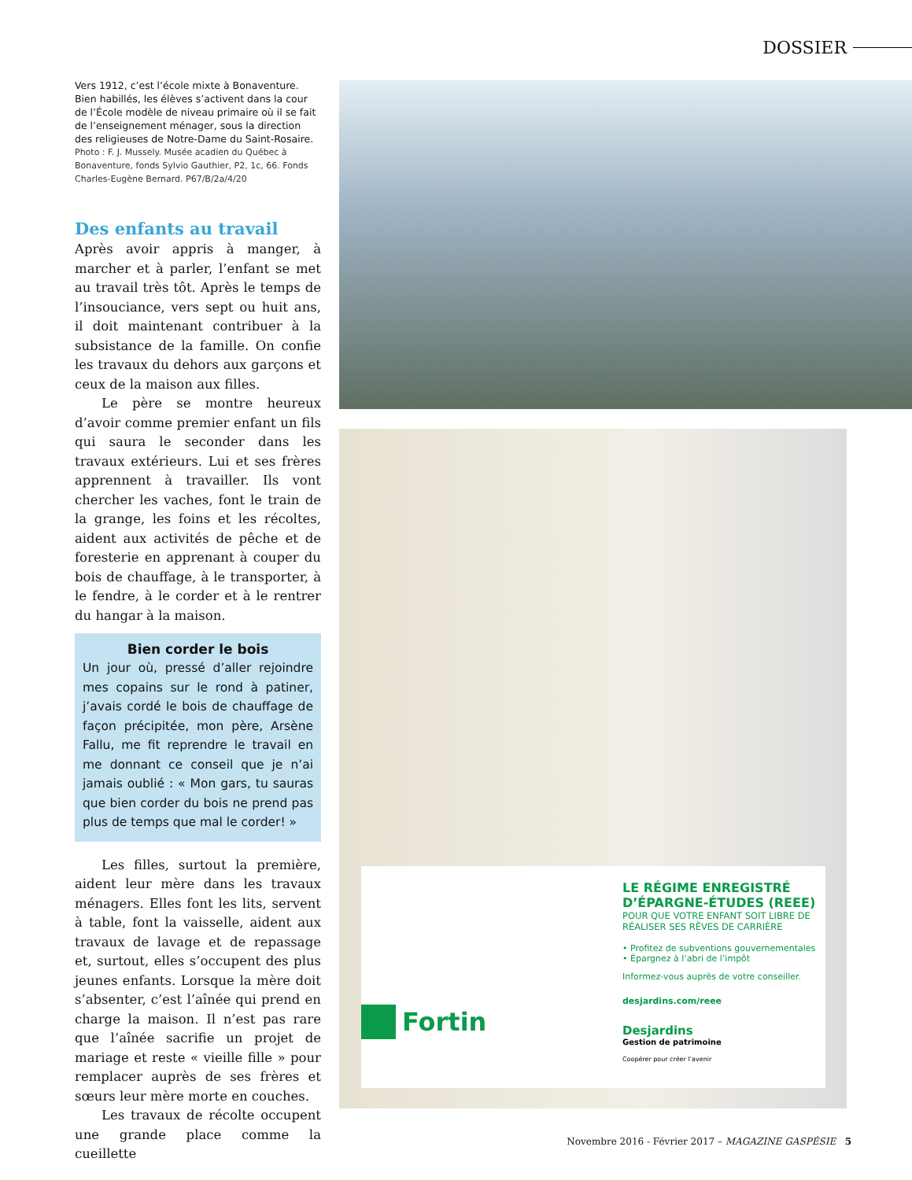DOSSIER
Vers 1912, c’est l’école mixte à Bonaventure. Bien habillés, les élèves s’activent dans la cour de l’École modèle de niveau primaire où il se fait de l’enseignement ménager, sous la direction des religieuses de Notre-Dame du Saint-Rosaire.
Photo : F. J. Mussely. Musée acadien du Québec à Bonaventure, fonds Sylvio Gauthier, P2, 1c, 66. Fonds Charles-Eugène Bernard. P67/B/2a/4/20
Des enfants au travail
Après avoir appris à manger, à marcher et à parler, l’enfant se met au travail très tôt. Après le temps de l’insouciance, vers sept ou huit ans, il doit maintenant contribuer à la subsistance de la famille. On confie les travaux du dehors aux garçons et ceux de la maison aux filles.
Le père se montre heureux d’avoir comme premier enfant un fils qui saura le seconder dans les travaux extérieurs. Lui et ses frères apprennent à travailler. Ils vont chercher les vaches, font le train de la grange, les foins et les récoltes, aident aux activités de pêche et de foresterie en apprenant à couper du bois de chauffage, à le transporter, à le fendre, à le corder et à le rentrer du hangar à la maison.
Bien corder le bois
Un jour où, pressé d’aller rejoindre mes copains sur le rond à patiner, j’avais cordé le bois de chauffage de façon précipitée, mon père, Arsène Fallu, me fit reprendre le travail en me donnant ce conseil que je n’ai jamais oublié : « Mon gars, tu sauras que bien corder du bois ne prend pas plus de temps que mal le corder! »
Les filles, surtout la première, aident leur mère dans les travaux ménagers. Elles font les lits, servent à table, font la vaisselle, aident aux travaux de lavage et de repassage et, surtout, elles s’occupent des plus jeunes enfants. Lorsque la mère doit s’absenter, c’est l’aînée qui prend en charge la maison. Il n’est pas rare que l’aînée sacrifie un projet de mariage et reste « vieille fille » pour remplacer auprès de ses frères et sœurs leur mère morte en couches.
Les travaux de récolte occupent une grande place comme la cueillette
LE RÉGIME ENREGISTRÉ D’ÉPARGNE-ÉTUDES (REEE)
POUR QUE VOTRE ENFANT SOIT LIBRE DE RÉALISER SES RÊVES DE CARRIÈRE
• Profitez de subventions gouvernementales
• Épargnez à l’abri de l’impôt
Informez-vous auprès de votre conseiller.
desjardins.com/reee
Desjardins
Gestion de patrimoine
Coopérer pour créer l’avenir
Fortin
Novembre 2016 - Février 2017 – MAGAZINE GASPÉSIE 5